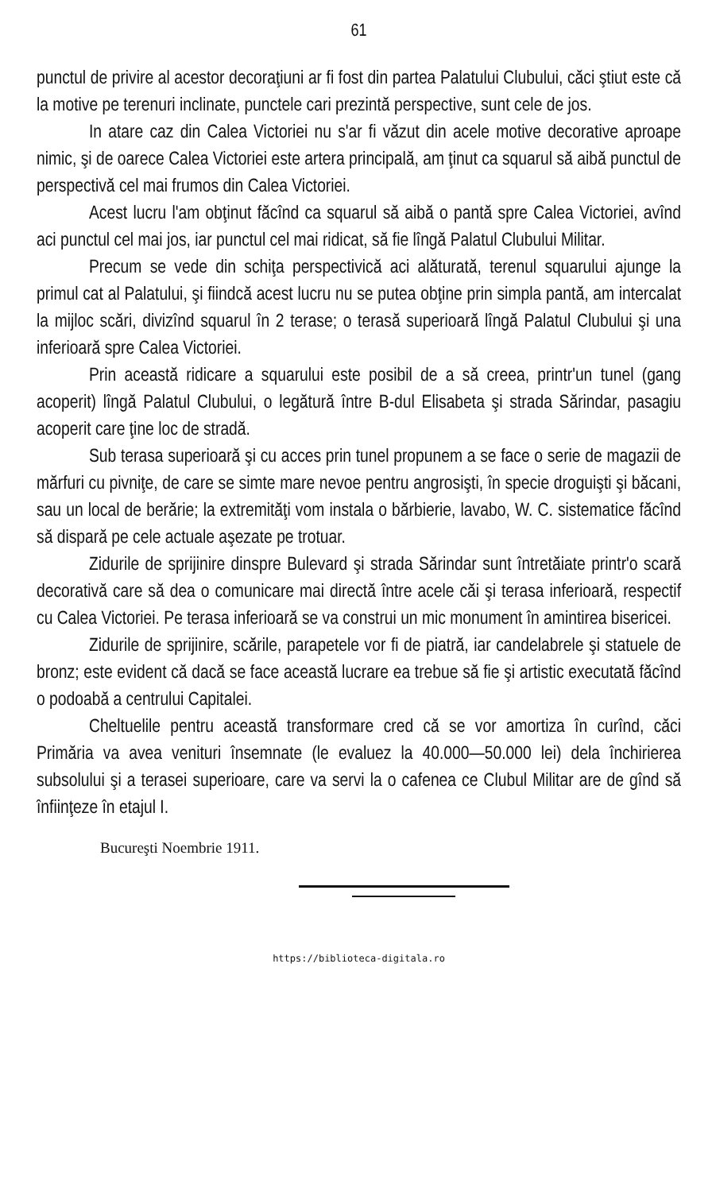61
punctul de privire al acestor decoraţiuni ar fi fost din partea Palatului Clubului, căci ştiut este că la motive pe terenuri inclinate, punctele cari prezintă perspective, sunt cele de jos.
In atare caz din Calea Victoriei nu s'ar fi văzut din acele motive decorative aproape nimic, şi de oarece Calea Victoriei este artera principală, am ţinut ca squarul să aibă punctul de perspectivă cel mai frumos din Calea Victoriei.
Acest lucru l'am obţinut făcînd ca squarul să aibă o pantă spre Calea Victoriei, avînd aci punctul cel mai jos, iar punctul cel mai ridicat, să fie lîngă Palatul Clubului Militar.
Precum se vede din schiţa perspectivică aci alăturată, terenul squarului ajunge la primul cat al Palatului, şi fiindcă acest lucru nu se putea obţine prin simpla pantă, am intercalat la mijloc scări, divizînd squarul în 2 terase; o terasă superioară lîngă Palatul Clubului şi una inferioară spre Calea Victoriei.
Prin această ridicare a squarului este posibil de a să creea, printr'un tunel (gang acoperit) lîngă Palatul Clubului, o legătură între B-dul Elisabeta şi strada Sărindar, pasagiu acoperit care ţine loc de stradă.
Sub terasa superioară şi cu acces prin tunel propunem a se face o serie de magazii de mărfuri cu pivniţe, de care se simte mare nevoe pentru angrosişti, în specie droguişti şi băcani, sau un local de berărie; la extremităţi vom instala o bărbierie, lavabo, W. C. sistematice făcînd să dispară pe cele actuale aşezate pe trotuar.
Zidurile de sprijinire dinspre Bulevard şi strada Sărindar sunt întretăiate printr'o scară decorativă care să dea o comunicare mai directă între acele căi şi terasa inferioară, respectif cu Calea Victoriei. Pe terasa inferioară se va construi un mic monument în amintirea bisericei.
Zidurile de sprijinire, scările, parapetele vor fi de piatră, iar candelabrele şi statuele de bronz; este evident că dacă se face această lucrare ea trebue să fie şi artistic executată făcînd o podoabă a centrului Capitalei.
Cheltuelile pentru această transformare cred că se vor amortiza în curînd, căci Primăria va avea venituri însemnate (le evaluez la 40.000—50.000 lei) dela închirierea subsolului şi a terasei superioare, care va servi la o cafenea ce Clubul Militar are de gînd să înfiinţeze în etajul I.
Bucureşti Noembrie 1911.
https://biblioteca-digitala.ro